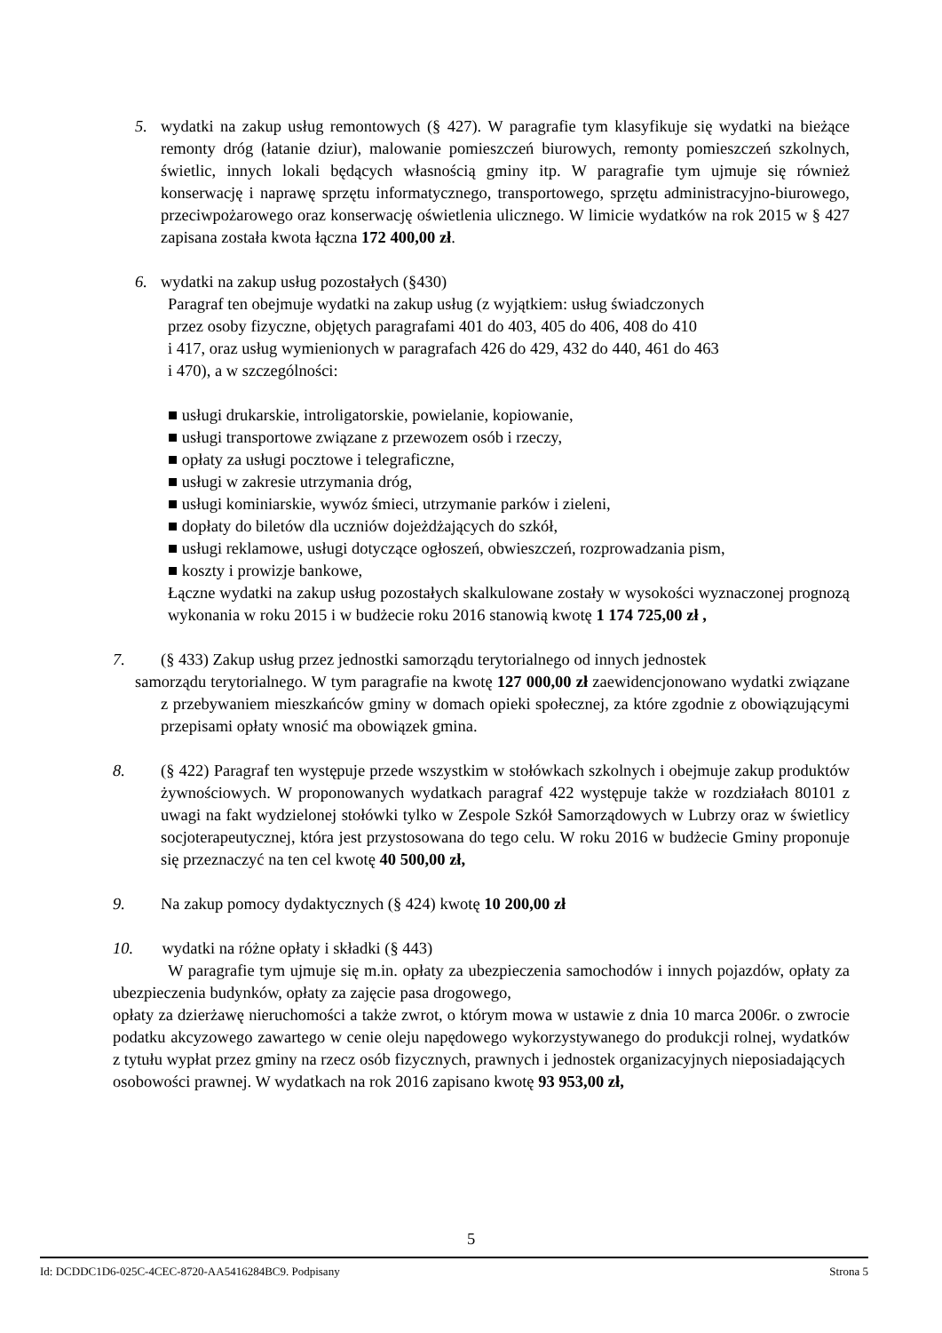5. wydatki na zakup usług remontowych (§ 427). W paragrafie tym klasyfikuje się wydatki na bieżące remonty dróg (łatanie dziur), malowanie pomieszczeń biurowych, remonty pomieszczeń szkolnych, świetlic, innych lokali będących własnością gminy itp. W paragrafie tym ujmuje się również konserwację i naprawę sprzętu informatycznego, transportowego, sprzętu administracyjno-biurowego, przeciwpożarowego oraz konserwację oświetlenia ulicznego. W limicie wydatków na rok 2015 w § 427 zapisana została kwota łączna 172 400,00 zł.
6. wydatki na zakup usług pozostałych (§430)
Paragraf ten obejmuje wydatki na zakup usług (z wyjątkiem: usług świadczonych
przez osoby fizyczne, objętych paragrafami 401 do 403, 405 do 406, 408 do 410
i 417, oraz usług wymienionych w paragrafach 426 do 429, 432 do 440, 461 do 463
i 470), a w szczególności:
■ usługi drukarskie, introligatorskie, powielanie, kopiowanie,
■ usługi transportowe związane z przewozem osób i rzeczy,
■ opłaty za usługi pocztowe i telegraficzne,
■ usługi w zakresie utrzymania dróg,
■ usługi kominiarskie, wywóz śmieci, utrzymanie parków i zieleni,
■ dopłaty do biletów dla uczniów dojeżdżających do szkół,
■ usługi reklamowe, usługi dotyczące ogłoszeń, obwieszczeń, rozprowadzania pism,
■ koszty i prowizje bankowe,
Łączne wydatki na zakup usług pozostałych skalkulowane zostały w wysokości wyznaczonej prognozą wykonania w roku 2015 i w budżecie roku 2016 stanowią kwotę 1 174 725,00 zł ,
7. (§ 433) Zakup usług przez jednostki samorządu terytorialnego od innych jednostek
samorządu terytorialnego. W tym paragrafie na kwotę 127 000,00 zł zaewidencjonowano wydatki związane z przebywaniem mieszkańców gminy w domach opieki społecznej, za które zgodnie z obowiązującymi przepisami opłaty wnosić ma obowiązek gmina.
8. (§ 422) Paragraf ten występuje przede wszystkim w stołówkach szkolnych i obejmuje zakup produktów żywnościowych. W proponowanych wydatkach paragraf 422 występuje także w rozdziałach 80101 z uwagi na fakt wydzielonej stołówki tylko w Zespole Szkół Samorządowych w Lubrzy oraz w świetlicy socjoterapeutycznej, która jest przystosowana do tego celu. W roku 2016 w budżecie Gminy proponuje się przeznaczyć na ten cel kwotę 40 500,00 zł,
9. Na zakup pomocy dydaktycznych (§ 424) kwotę 10 200,00 zł
10. wydatki na różne opłaty i składki (§ 443)
W paragrafie tym ujmuje się m.in. opłaty za ubezpieczenia samochodów i innych pojazdów, opłaty za ubezpieczenia budynków, opłaty za zajęcie pasa drogowego,
opłaty za dzierżawę nieruchomości a także zwrot, o którym mowa w ustawie z dnia 10 marca 2006r. o zwrocie podatku akcyzowego zawartego w cenie oleju napędowego wykorzystywanego do produkcji rolnej, wydatków z tytułu wypłat przez gminy na rzecz osób fizycznych, prawnych i jednostek organizacyjnych nieposiadających
osobowości prawnej. W wydatkach na rok 2016 zapisano kwotę 93 953,00 zł,
5
Id: DCDDC1D6-025C-4CEC-8720-AA5416284BC9. Podpisany Strona 5